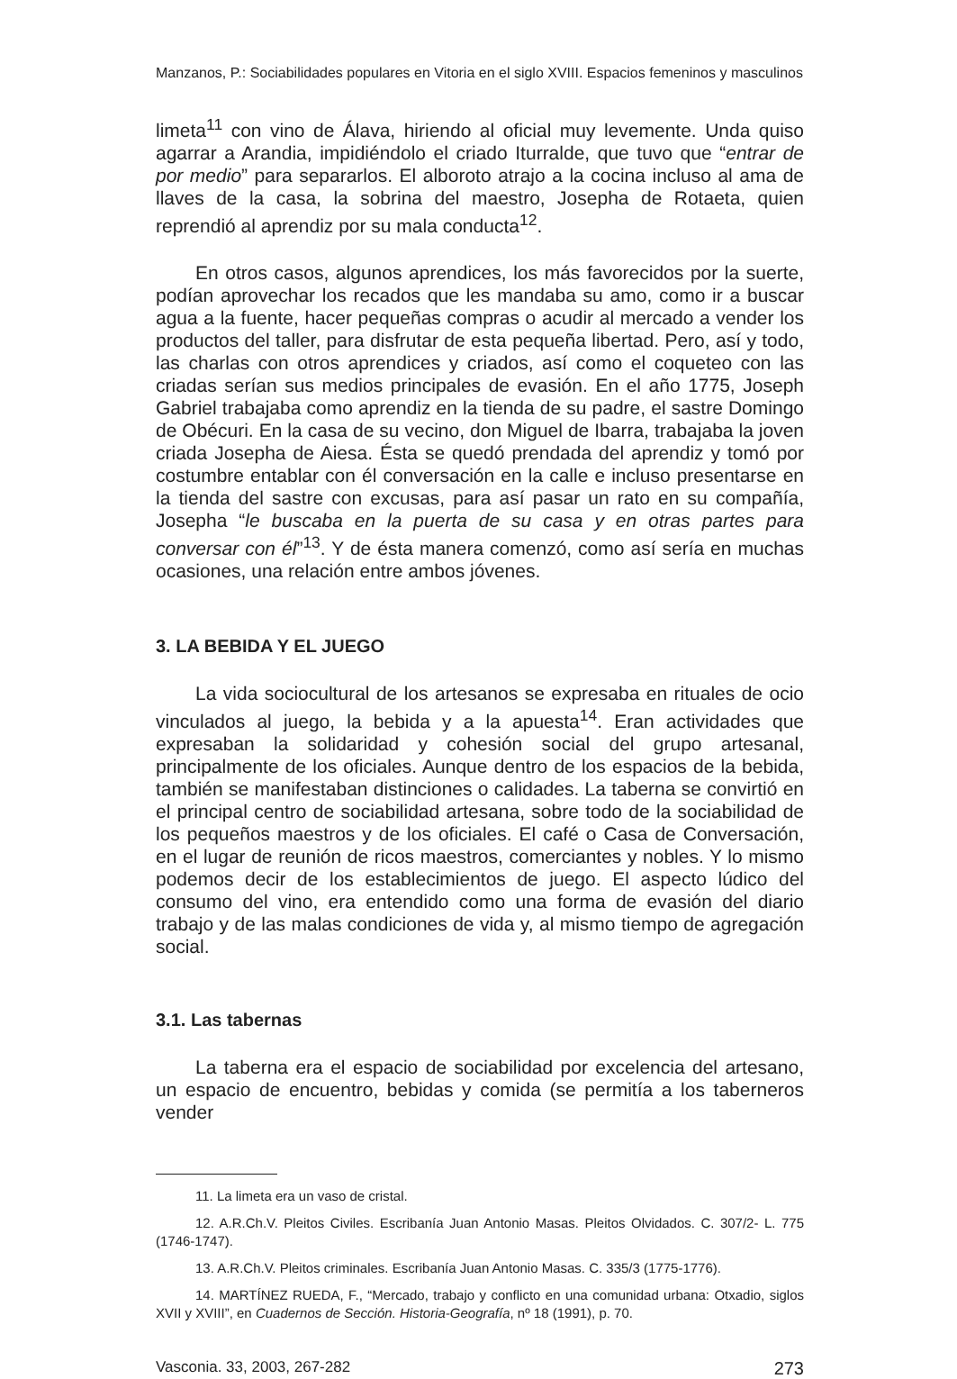Manzanos, P.: Sociabilidades populares en Vitoria en el siglo XVIII. Espacios femeninos y masculinos
limeta<sup>11</sup> con vino de Álava, hiriendo al oficial muy levemente. Unda quiso agarrar a Arandia, impidiéndolo el criado Iturralde, que tuvo que “entrar de por medio” para separarlos. El alboroto atrajo a la cocina incluso al ama de llaves de la casa, la sobrina del maestro, Josepha de Rotaeta, quien reprendió al aprendiz por su mala conducta<sup>12</sup>.
En otros casos, algunos aprendices, los más favorecidos por la suerte, podían aprovechar los recados que les mandaba su amo, como ir a buscar agua a la fuente, hacer pequeñas compras o acudir al mercado a vender los productos del taller, para disfrutar de esta pequeña libertad. Pero, así y todo, las charlas con otros aprendices y criados, así como el coqueteo con las criadas serían sus medios principales de evasión. En el año 1775, Joseph Gabriel trabajaba como aprendiz en la tienda de su padre, el sastre Domingo de Obécuri. En la casa de su vecino, don Miguel de Ibarra, trabajaba la joven criada Josepha de Aiesa. Ésta se quedó prendada del aprendiz y tomó por costumbre entablar con él conversación en la calle e incluso presentarse en la tienda del sastre con excusas, para así pasar un rato en su compañía, Josepha “le buscaba en la puerta de su casa y en otras partes para conversar con él”<sup>13</sup>. Y de ésta manera comenzó, como así sería en muchas ocasiones, una relación entre ambos jóvenes.
3. LA BEBIDA Y EL JUEGO
La vida sociocultural de los artesanos se expresaba en rituales de ocio vinculados al juego, la bebida y a la apuesta<sup>14</sup>. Eran actividades que expresaban la solidaridad y cohesión social del grupo artesanal, principalmente de los oficiales. Aunque dentro de los espacios de la bebida, también se manifestaban distinciones o calidades. La taberna se convirtió en el principal centro de sociabilidad artesana, sobre todo de la sociabilidad de los pequeños maestros y de los oficiales. El café o Casa de Conversación, en el lugar de reunión de ricos maestros, comerciantes y nobles. Y lo mismo podemos decir de los establecimientos de juego. El aspecto lúdico del consumo del vino, era entendido como una forma de evasión del diario trabajo y de las malas condiciones de vida y, al mismo tiempo de agregación social.
3.1. Las tabernas
La taberna era el espacio de sociabilidad por excelencia del artesano, un espacio de encuentro, bebidas y comida (se permitía a los taberneros vender
11. La limeta era un vaso de cristal.
12. A.R.Ch.V. Pleitos Civiles. Escribanía Juan Antonio Masas. Pleitos Olvidados. C. 307/2- L. 775 (1746-1747).
13. A.R.Ch.V. Pleitos criminales. Escribanía Juan Antonio Masas. C. 335/3 (1775-1776).
14. MARTÍNEZ RUEDA, F., “Mercado, trabajo y conflicto en una comunidad urbana: Otxadio, siglos XVII y XVIII”, en Cuadernos de Sección. Historia-Geografía, nº 18 (1991), p. 70.
Vasconia. 33, 2003, 267-282 273